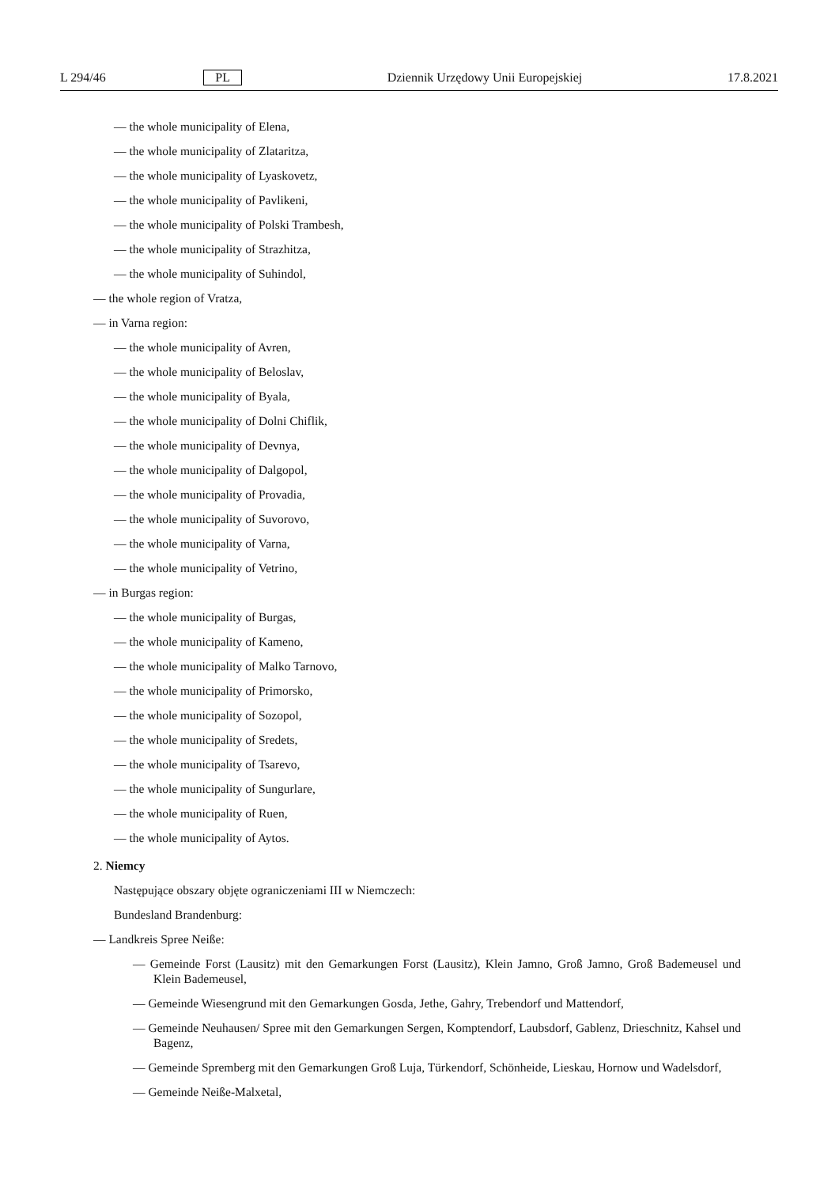L 294/46 PL Dziennik Urzędowy Unii Europejskiej 17.8.2021
— the whole municipality of Elena,
— the whole municipality of Zlataritza,
— the whole municipality of Lyaskovetz,
— the whole municipality of Pavlikeni,
— the whole municipality of Polski Trambesh,
— the whole municipality of Strazhitza,
— the whole municipality of Suhindol,
— the whole region of Vratza,
— in Varna region:
— the whole municipality of Avren,
— the whole municipality of Beloslav,
— the whole municipality of Byala,
— the whole municipality of Dolni Chiflik,
— the whole municipality of Devnya,
— the whole municipality of Dalgopol,
— the whole municipality of Provadia,
— the whole municipality of Suvorovo,
— the whole municipality of Varna,
— the whole municipality of Vetrino,
— in Burgas region:
— the whole municipality of Burgas,
— the whole municipality of Kameno,
— the whole municipality of Malko Tarnovo,
— the whole municipality of Primorsko,
— the whole municipality of Sozopol,
— the whole municipality of Sredets,
— the whole municipality of Tsarevo,
— the whole municipality of Sungurlare,
— the whole municipality of Ruen,
— the whole municipality of Aytos.
2. Niemcy
Następujące obszary objęte ograniczeniami III w Niemczech:
Bundesland Brandenburg:
— Landkreis Spree Neiße:
— Gemeinde Forst (Lausitz) mit den Gemarkungen Forst (Lausitz), Klein Jamno, Groß Jamno, Groß Bademeusel und Klein Bademeusel,
— Gemeinde Wiesengrund mit den Gemarkungen Gosda, Jethe, Gahry, Trebendorf und Mattendorf,
— Gemeinde Neuhausen/ Spree mit den Gemarkungen Sergen, Komptendorf, Laubsdorf, Gablenz, Drieschnitz, Kahsel und Bagenz,
— Gemeinde Spremberg mit den Gemarkungen Groß Luja, Türkendorf, Schönheide, Lieskau, Hornow und Wadels­dorf,
— Gemeinde Neiße-Malxetal,